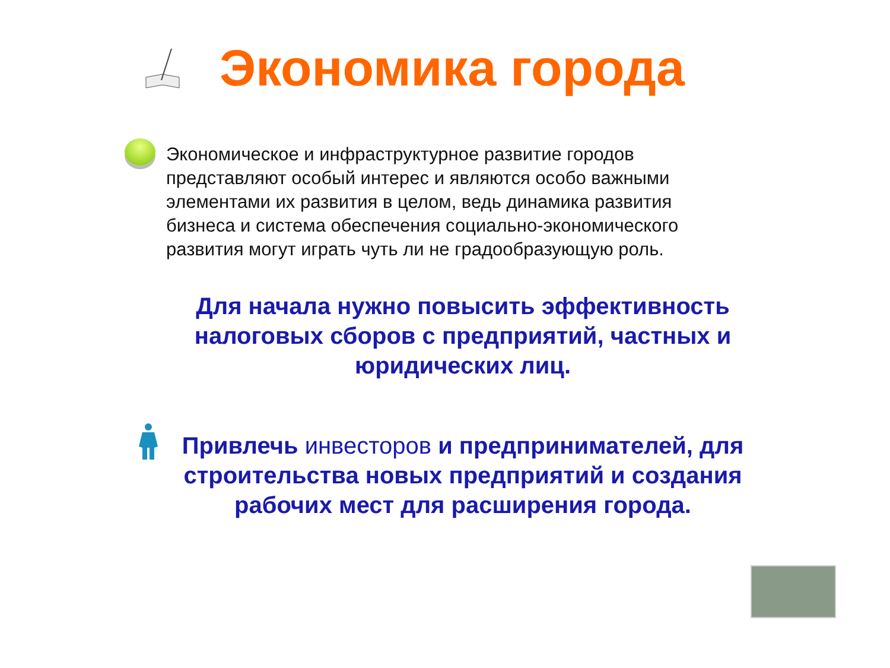Экономика города
Экономическое и инфраструктурное развитие городов представляют особый интерес и являются особо важными элементами их развития в целом, ведь динамика развития бизнеса и система обеспечения социально-экономического развития могут играть чуть ли не градообразующую роль.
Для начала нужно повысить эффективность налоговых сборов с предприятий, частных и юридических лиц.
Привлечь инвесторов и предпринимателей, для строительства новых предприятий и создания рабочих мест для расширения города.